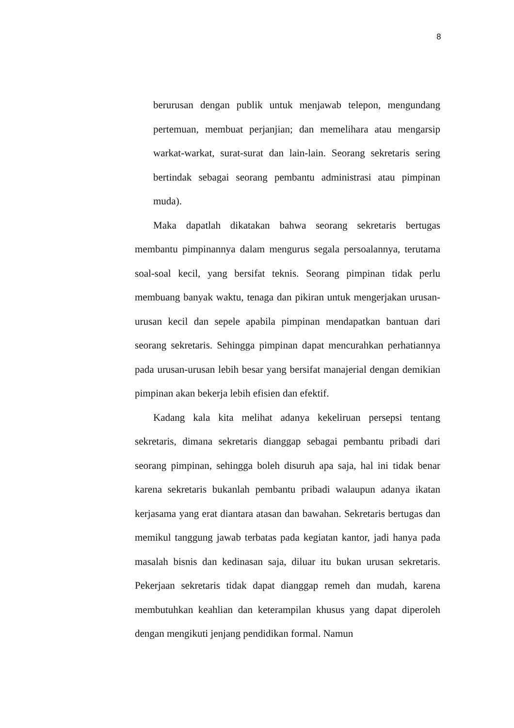8
berurusan dengan publik untuk menjawab telepon, mengundang pertemuan, membuat perjanjian; dan memelihara atau mengarsip warkat-warkat, surat-surat dan lain-lain. Seorang sekretaris sering bertindak sebagai seorang pembantu administrasi atau pimpinan muda).
Maka dapatlah dikatakan bahwa seorang sekretaris bertugas membantu pimpinannya dalam mengurus segala persoalannya, terutama soal-soal kecil, yang bersifat teknis. Seorang pimpinan tidak perlu membuang banyak waktu, tenaga dan pikiran untuk mengerjakan urusan-urusan kecil dan sepele apabila pimpinan mendapatkan bantuan dari seorang sekretaris. Sehingga pimpinan dapat mencurahkan perhatiannya pada urusan-urusan lebih besar yang bersifat manajerial dengan demikian pimpinan akan bekerja lebih efisien dan efektif.
Kadang kala kita melihat adanya kekeliruan persepsi tentang sekretaris, dimana sekretaris dianggap sebagai pembantu pribadi dari seorang pimpinan, sehingga boleh disuruh apa saja, hal ini tidak benar karena sekretaris bukanlah pembantu pribadi walaupun adanya ikatan kerjasama yang erat diantara atasan dan bawahan. Sekretaris bertugas dan memikul tanggung jawab terbatas pada kegiatan kantor, jadi hanya pada masalah bisnis dan kedinasan saja, diluar itu bukan urusan sekretaris. Pekerjaan sekretaris tidak dapat dianggap remeh dan mudah, karena membutuhkan keahlian dan keterampilan khusus yang dapat diperoleh dengan mengikuti jenjang pendidikan formal. Namun